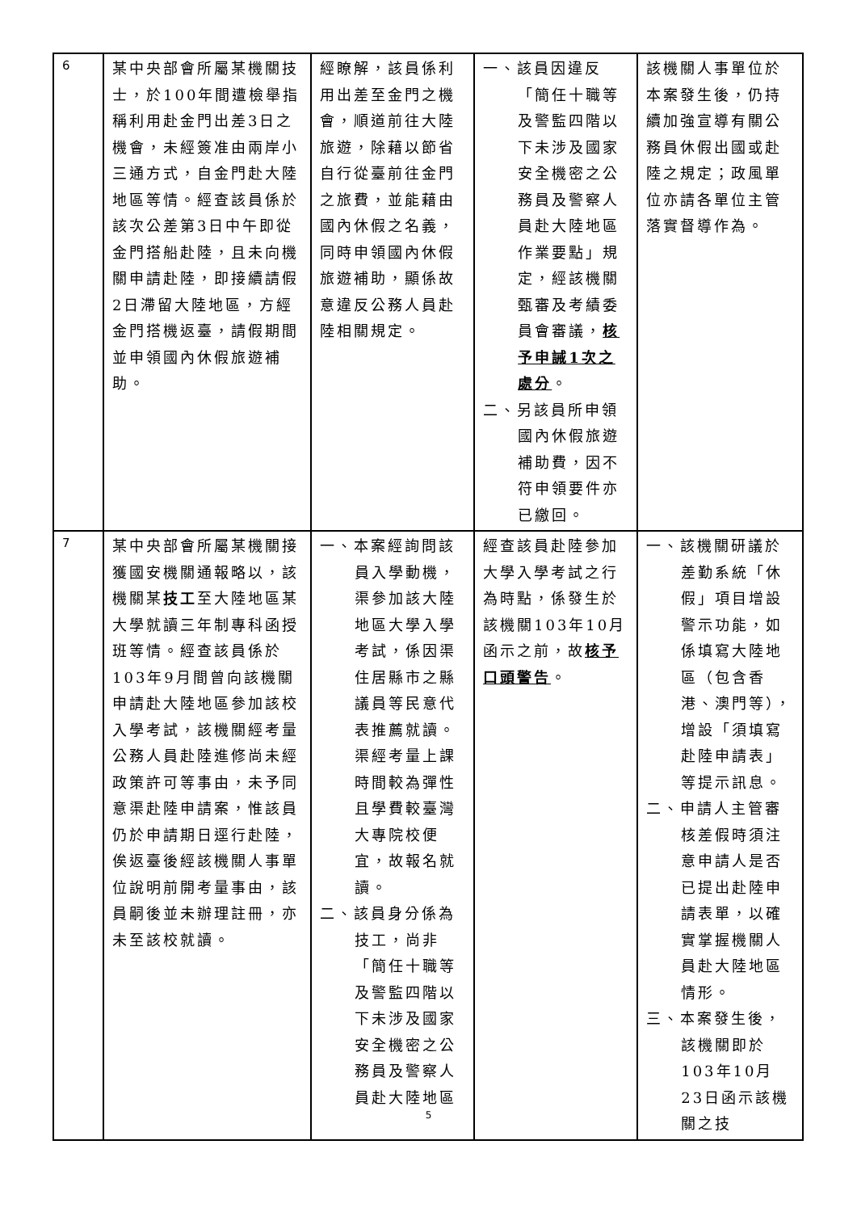| 6 | 某中央部會所屬某機關技士，於100年間遭檢舉指稱利用赴金門出差3日之機會，未經簽准由兩岸小三通方式，自金門赴大陸地區等情。經查該員係於該次公差第3日中午即從金門搭船赴陸，且未向機關申請赴陸，即接續請假2日滯留大陸地區，方經金門搭機返臺，請假期間並申領國內休假旅遊補助。 | 經瞭解，該員係利用出差至金門之機會，順道前往大陸旅遊，除藉以節省自行從臺前往金門之旅費，並能藉由國內休假之名義，同時申領國內休假旅遊補助，顯係故意違反公務人員赴陸相關規定。 | 一、該員因違反「簡任十職等及警監四階以下未涉及國家安全機密之公務員及警察人員赴大陸地區作業要點」規定，經該機關甄審及考績委員會審議， 核予申誡1次之處分 。 二、另該員所申領國內休假旅遊補助費，因不符申領要件亦已繳回。 | 該機關人事單位於本案發生後，仍持續加強宣導有關公務員休假出國或赴陸之規定；政風單位亦請各單位主管落實督導作為。 |
| 7 | 某中央部會所屬某機關接獲國安機關通報略以，該機關某 技工 至大陸地區某大學就讀三年制專科函授班等情。經查該員係於103年9月間曾向該機關申請赴大陸地區參加該校入學考試，該機關經考量公務人員赴陸進修尚未經政策許可等事由，未予同意渠赴陸申請案，惟該員仍於申請期日逕行赴陸，俟返臺後經該機關人事單位說明前開考量事由，該員嗣後並未辦理註冊，亦未至該校就讀。 | 一、本案經詢問該員入學動機，渠參加該大陸地區大學入學考試，係因渠住居縣市之縣議員等民意代表推薦就讀。渠經考量上課時間較為彈性且學費較臺灣大專院校便宜，故報名就讀。 二、該員身分係為技工，尚非「簡任十職等及警監四階以下未涉及國家安全機密之公務員及警察人員赴大陸地區 | 經查該員赴陸參加大學入學考試之行為時點，係發生於該機關103年10月函示之前，故 核予口頭警告 。 | 一、該機關研議於差勤系統「休假」項目增設警示功能，如係填寫大陸地區（包含香港、澳門等），增設「須填寫赴陸申請表」等提示訊息。 二、申請人主管審核差假時須注意申請人是否已提出赴陸申請表單，以確實掌握機關人員赴大陸地區情形。 三、本案發生後，該機關即於103年10月23日函示該機關之技 |
5